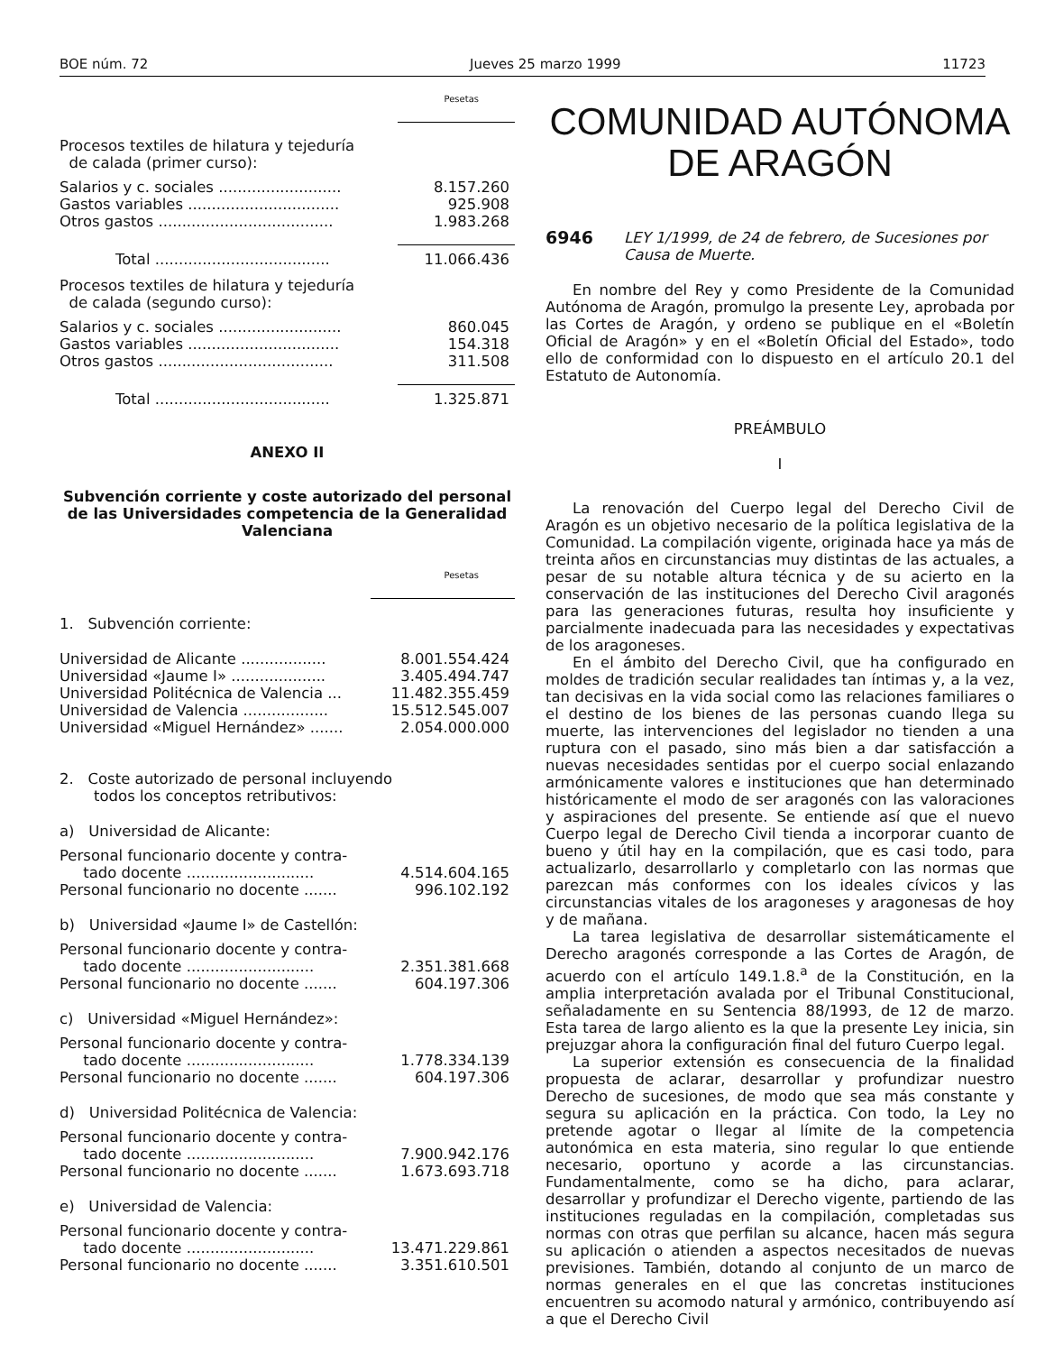BOE núm. 72 Jueves 25 marzo 1999 11723
Pesetas
Procesos textiles de hilatura y tejeduría
de calada (primer curso):
| Salarios y c. sociales .......................... | 8.157.260 |
| Gastos variables ................................ | 925.908 |
| Otros gastos ..................................... | 1.983.268 |
| Total ..................................... | 11.066.436 |
Procesos textiles de hilatura y tejeduría
de calada (segundo curso):
| Salarios y c. sociales .......................... | 860.045 |
| Gastos variables ................................ | 154.318 |
| Otros gastos ..................................... | 311.508 |
| Total ..................................... | 1.325.871 |
ANEXO II
Subvención corriente y coste autorizado del personal de las Universidades competencia de la Generalidad Valenciana
Pesetas
1. Subvención corriente:
| Universidad de Alicante .................. | 8.001.554.424 |
| Universidad «Jaume I» .................... | 3.405.494.747 |
| Universidad Politécnica de Valencia ... | 11.482.355.459 |
| Universidad de Valencia .................. | 15.512.545.007 |
| Universidad «Miguel Hernández» ....... | 2.054.000.000 |
2. Coste autorizado de personal incluyendo todos los conceptos retributivos:
a) Universidad de Alicante:
| Personal funcionario docente y contra- tado docente ........................... | 4.514.604.165 |
| Personal funcionario no docente ....... | 996.102.192 |
b) Universidad «Jaume I» de Castellón:
| Personal funcionario docente y contra- tado docente ........................... | 2.351.381.668 |
| Personal funcionario no docente ....... | 604.197.306 |
c) Universidad «Miguel Hernández»:
| Personal funcionario docente y contra- tado docente ........................... | 1.778.334.139 |
| Personal funcionario no docente ....... | 604.197.306 |
d) Universidad Politécnica de Valencia:
| Personal funcionario docente y contra- tado docente ........................... | 7.900.942.176 |
| Personal funcionario no docente ....... | 1.673.693.718 |
e) Universidad de Valencia:
| Personal funcionario docente y contra- tado docente ........................... | 13.471.229.861 |
| Personal funcionario no docente ....... | 3.351.610.501 |
COMUNIDAD AUTÓNOMA
DE ARAGÓN
6946 LEY 1/1999, de 24 de febrero, de Sucesiones por Causa de Muerte.
En nombre del Rey y como Presidente de la Comunidad Autónoma de Aragón, promulgo la presente Ley, aprobada por las Cortes de Aragón, y ordeno se publique en el «Boletín Oficial de Aragón» y en el «Boletín Oficial del Estado», todo ello de conformidad con lo dispuesto en el artículo 20.1 del Estatuto de Autonomía.
PREÁMBULO
I
La renovación del Cuerpo legal del Derecho Civil de Aragón es un objetivo necesario de la política legislativa de la Comunidad. La compilación vigente, originada hace ya más de treinta años en circunstancias muy distintas de las actuales, a pesar de su notable altura técnica y de su acierto en la conservación de las instituciones del Derecho Civil aragonés para las generaciones futuras, resulta hoy insuficiente y parcialmente inadecuada para las necesidades y expectativas de los aragoneses.
En el ámbito del Derecho Civil, que ha configurado en moldes de tradición secular realidades tan íntimas y, a la vez, tan decisivas en la vida social como las relaciones familiares o el destino de los bienes de las personas cuando llega su muerte, las intervenciones del legislador no tienden a una ruptura con el pasado, sino más bien a dar satisfacción a nuevas necesidades sentidas por el cuerpo social enlazando armónicamente valores e instituciones que han determinado históricamente el modo de ser aragonés con las valoraciones y aspiraciones del presente. Se entiende así que el nuevo Cuerpo legal de Derecho Civil tienda a incorporar cuanto de bueno y útil hay en la compilación, que es casi todo, para actualizarlo, desarrollarlo y completarlo con las normas que parezcan más conformes con los ideales cívicos y las circunstancias vitales de los aragoneses y aragonesas de hoy y de mañana.
La tarea legislativa de desarrollar sistemáticamente el Derecho aragonés corresponde a las Cortes de Aragón, de acuerdo con el artículo 149.1.8.<sup>a</sup> de la Constitución, en la amplia interpretación avalada por el Tribunal Constitucional, señaladamente en su Sentencia 88/1993, de 12 de marzo. Esta tarea de largo aliento es la que la presente Ley inicia, sin prejuzgar ahora la configuración final del futuro Cuerpo legal.
La superior extensión es consecuencia de la finalidad propuesta de aclarar, desarrollar y profundizar nuestro Derecho de sucesiones, de modo que sea más constante y segura su aplicación en la práctica. Con todo, la Ley no pretende agotar o llegar al límite de la competencia autonómica en esta materia, sino regular lo que entiende necesario, oportuno y acorde a las circunstancias. Fundamentalmente, como se ha dicho, para aclarar, desarrollar y profundizar el Derecho vigente, partiendo de las instituciones reguladas en la compilación, completadas sus normas con otras que perfilan su alcance, hacen más segura su aplicación o atienden a aspectos necesitados de nuevas previsiones. También, dotando al conjunto de un marco de normas generales en el que las concretas instituciones encuentren su acomodo natural y armónico, contribuyendo así a que el Derecho Civil